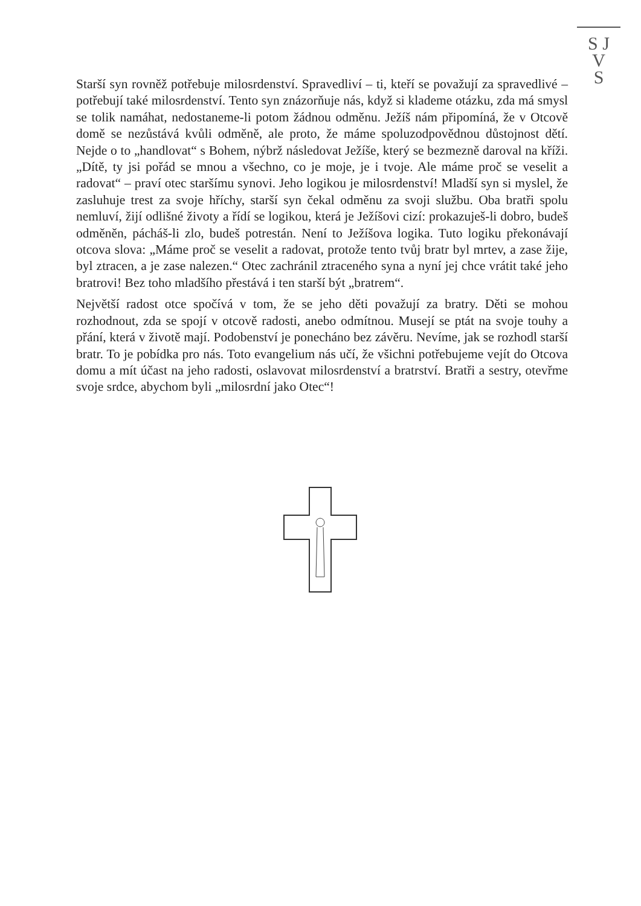S J
V
S
Starší syn rovněž potřebuje milosrdenství. Spravedliví – ti, kteří se považují za spravedlivé – potřebují také milosrdenství. Tento syn znázorňuje nás, když si klademe otázku, zda má smysl se tolik namáhat, nedostaneme-li potom žádnou odměnu. Ježíš nám připomíná, že v Otcově domě se nezůstává kvůli odměně, ale proto, že máme spoluzodpovědnou důstojnost dětí. Nejde o to „handlovat“ s Bohem, nýbrž následovat Ježíše, který se bezmezně daroval na kříži. „Dítě, ty jsi pořád se mnou a všechno, co je moje, je i tvoje. Ale máme proč se veselit a radovat“ – praví otec staršímu synovi. Jeho logikou je milosrdenství! Mladší syn si myslel, že zasluhuje trest za svoje hříchy, starší syn čekal odměnu za svoji službu. Oba bratři spolu nemluví, žijí odlišné životy a řídí se logikou, která je Ježíšovi cizí: prokazuješ-li dobro, budeš odměněn, pácháš-li zlo, budeš potrestán. Není to Ježíšova logika. Tuto logiku překonávají otcova slova: „Máme proč se veselit a radovat, protože tento tvůj bratr byl mrtev, a zase žije, byl ztracen, a je zase nalezen.“ Otec zachránil ztraceného syna a nyní jej chce vrátit také jeho bratrovi! Bez toho mladšího přestává i ten starší být „bratrem“.
Největší radost otce spočívá v tom, že se jeho děti považují za bratry. Děti se mohou rozhodnout, zda se spojí v otcově radosti, anebo odmítnou. Musejí se ptát na svoje touhy a přání, která v životě mají. Podobenství je ponecháno bez závěru. Nevíme, jak se rozhodl starší bratr. To je pobídka pro nás. Toto evangelium nás učí, že všichni potřebujeme vejít do Otcova domu a mít účast na jeho radosti, oslavovat milosrdenství a bratrství. Bratři a sestry, otevřme svoje srdce, abychom byli „milosrdní jako Otec“!